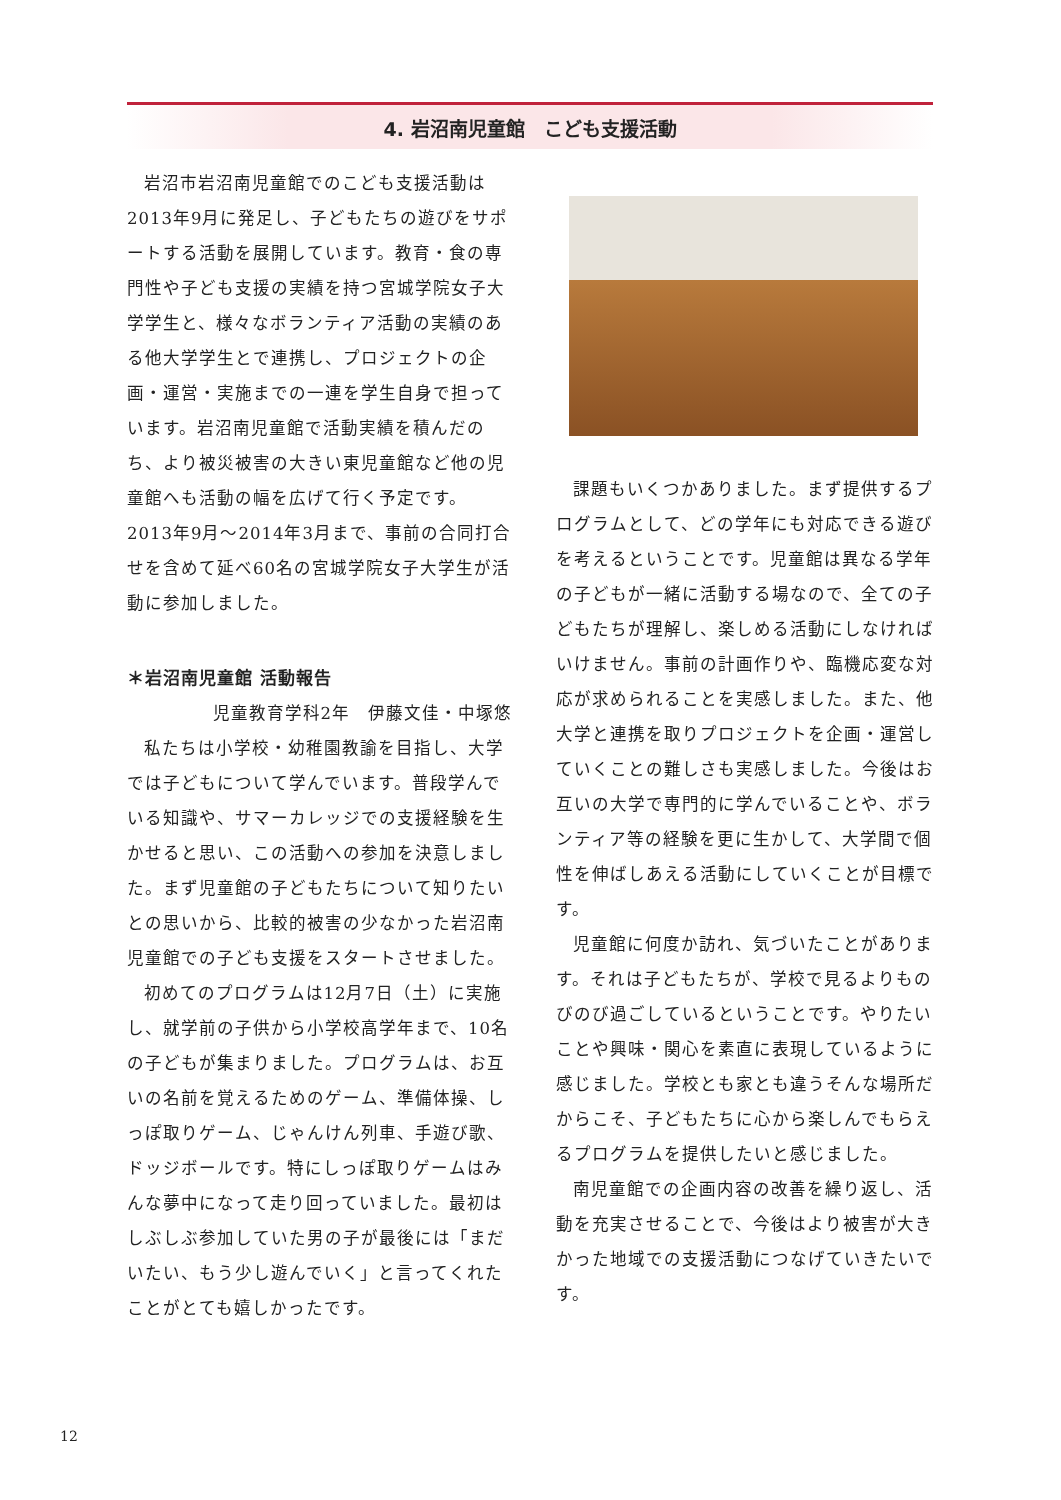4. 岩沼南児童館　こども支援活動
岩沼市岩沼南児童館でのこども支援活動は2013年9月に発足し、子どもたちの遊びをサポートする活動を展開しています。教育・食の専門性や子ども支援の実績を持つ宮城学院女子大学学生と、様々なボランティア活動の実績のある他大学学生とで連携し、プロジェクトの企画・運営・実施までの一連を学生自身で担っています。岩沼南児童館で活動実績を積んだのち、より被災被害の大きい東児童館など他の児童館へも活動の幅を広げて行く予定です。2013年9月～2014年3月まで、事前の合同打合せを含めて延べ60名の宮城学院女子大学生が活動に参加しました。
＊岩沼南児童館 活動報告
児童教育学科2年　伊藤文佳・中塚悠
私たちは小学校・幼稚園教諭を目指し、大学では子どもについて学んでいます。普段学んでいる知識や、サマーカレッジでの支援経験を生かせると思い、この活動への参加を決意しました。まず児童館の子どもたちについて知りたいとの思いから、比較的被害の少なかった岩沼南児童館での子ども支援をスタートさせました。
初めてのプログラムは12月7日（土）に実施し、就学前の子供から小学校高学年まで、10名の子どもが集まりました。プログラムは、お互いの名前を覚えるためのゲーム、準備体操、しっぽ取りゲーム、じゃんけん列車、手遊び歌、ドッジボールです。特にしっぽ取りゲームはみんな夢中になって走り回っていました。最初はしぶしぶ参加していた男の子が最後には「まだいたい、もう少し遊んでいく」と言ってくれたことがとても嬉しかったです。
課題もいくつかありました。まず提供するプログラムとして、どの学年にも対応できる遊びを考えるということです。児童館は異なる学年の子どもが一緒に活動する場なので、全ての子どもたちが理解し、楽しめる活動にしなければいけません。事前の計画作りや、臨機応変な対応が求められることを実感しました。また、他大学と連携を取りプロジェクトを企画・運営していくことの難しさも実感しました。今後はお互いの大学で専門的に学んでいることや、ボランティア等の経験を更に生かして、大学間で個性を伸ばしあえる活動にしていくことが目標です。
児童館に何度か訪れ、気づいたことがあります。それは子どもたちが、学校で見るよりものびのび過ごしているということです。やりたいことや興味・関心を素直に表現しているように感じました。学校とも家とも違うそんな場所だからこそ、子どもたちに心から楽しんでもらえるプログラムを提供したいと感じました。
南児童館での企画内容の改善を繰り返し、活動を充実させることで、今後はより被害が大きかった地域での支援活動につなげていきたいです。
12